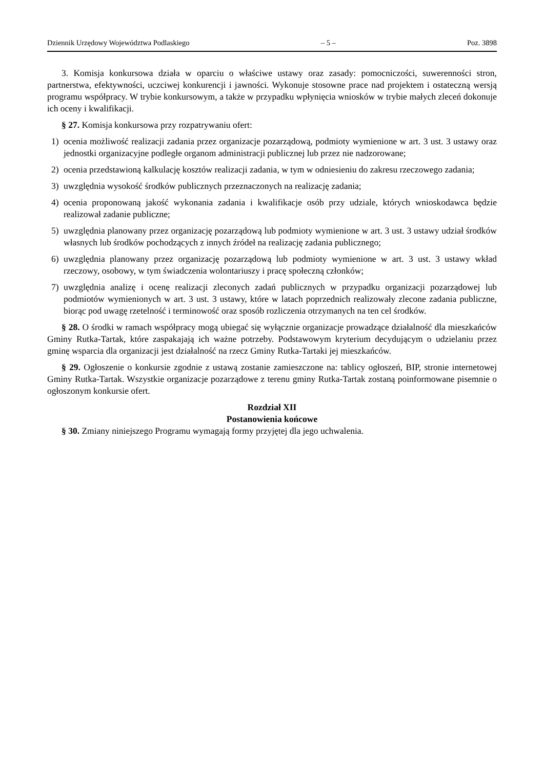Dziennik Urzędowy Województwa Podlaskiego – 5 – Poz. 3898
3. Komisja konkursowa działa w oparciu o właściwe ustawy oraz zasady: pomocniczości, suwerenności stron, partnerstwa, efektywności, uczciwej konkurencji i jawności. Wykonuje stosowne prace nad projektem i ostateczną wersją programu współpracy. W trybie konkursowym, a także w przypadku wpłynięcia wniosków w trybie małych zleceń dokonuje ich oceny i kwalifikacji.
§ 27. Komisja konkursowa przy rozpatrywaniu ofert:
1) ocenia możliwość realizacji zadania przez organizacje pozarządową, podmioty wymienione w art. 3 ust. 3 ustawy oraz jednostki organizacyjne podległe organom administracji publicznej lub przez nie nadzorowane;
2) ocenia przedstawioną kalkulację kosztów realizacji zadania, w tym w odniesieniu do zakresu rzeczowego zadania;
3) uwzględnia wysokość środków publicznych przeznaczonych na realizację zadania;
4) ocenia proponowaną jakość wykonania zadania i kwalifikacje osób przy udziale, których wnioskodawca będzie realizował zadanie publiczne;
5) uwzględnia planowany przez organizację pozarządową lub podmioty wymienione w art. 3 ust. 3 ustawy udział środków własnych lub środków pochodzących z innych źródeł na realizację zadania publicznego;
6) uwzględnia planowany przez organizację pozarządową lub podmioty wymienione w art. 3 ust. 3 ustawy wkład rzeczowy, osobowy, w tym świadczenia wolontariuszy i pracę społeczną członków;
7) uwzględnia analizę i ocenę realizacji zleconych zadań publicznych w przypadku organizacji pozarządowej lub podmiotów wymienionych w art. 3 ust. 3 ustawy, które w latach poprzednich realizowały zlecone zadania publiczne, biorąc pod uwagę rzetelność i terminowość oraz sposób rozliczenia otrzymanych na ten cel środków.
§ 28. O środki w ramach współpracy mogą ubiegać się wyłącznie organizacje prowadzące działalność dla mieszkańców Gminy Rutka-Tartak, które zaspakajają ich ważne potrzeby. Podstawowym kryterium decydującym o udzielaniu przez gminę wsparcia dla organizacji jest działalność na rzecz Gminy Rutka-Tartaki jej mieszkańców.
§ 29. Ogłoszenie o konkursie zgodnie z ustawą zostanie zamieszczone na: tablicy ogłoszeń, BIP, stronie internetowej Gminy Rutka-Tartak. Wszystkie organizacje pozarządowe z terenu gminy Rutka-Tartak zostaną poinformowane pisemnie o ogłoszonym konkursie ofert.
Rozdział XII
Postanowienia końcowe
§ 30. Zmiany niniejszego Programu wymagają formy przyjętej dla jego uchwalenia.